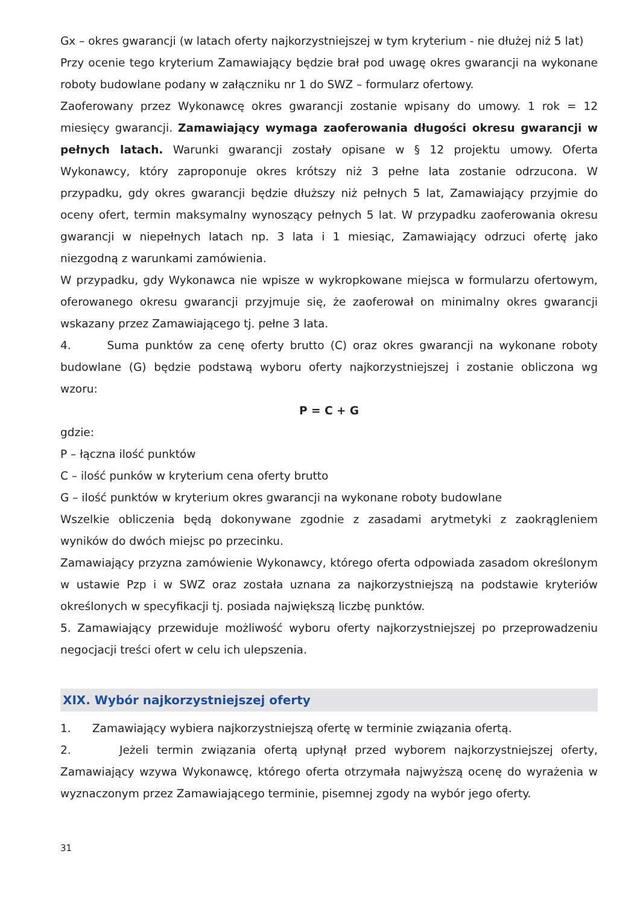Gx – okres gwarancji (w latach oferty najkorzystniejszej w tym kryterium - nie dłużej niż 5 lat)
Przy ocenie tego kryterium Zamawiający będzie brał pod uwagę okres gwarancji na wykonane roboty budowlane podany w załączniku nr 1 do SWZ – formularz ofertowy.
Zaoferowany przez Wykonawcę okres gwarancji zostanie wpisany do umowy. 1 rok = 12 miesięcy gwarancji. Zamawiający wymaga zaoferowania długości okresu gwarancji w pełnych latach. Warunki gwarancji zostały opisane w § 12 projektu umowy. Oferta Wykonawcy, który zaproponuje okres krótszy niż 3 pełne lata zostanie odrzucona. W przypadku, gdy okres gwarancji będzie dłuższy niż pełnych 5 lat, Zamawiający przyjmie do oceny ofert, termin maksymalny wynoszący pełnych 5 lat. W przypadku zaoferowania okresu gwarancji w niepełnych latach np. 3 lata i 1 miesiąc, Zamawiający odrzuci ofertę jako niezgodną z warunkami zamówienia.
W przypadku, gdy Wykonawca nie wpisze w wykropkowane miejsca w formularzu ofertowym, oferowanego okresu gwarancji przyjmuje się, że zaoferował on minimalny okres gwarancji wskazany przez Zamawiającego tj. pełne 3 lata.
4. Suma punktów za cenę oferty brutto (C) oraz okres gwarancji na wykonane roboty budowlane (G) będzie podstawą wyboru oferty najkorzystniejszej i zostanie obliczona wg wzoru:
P = C + G
gdzie:
P – łączna ilość punktów
C – ilość punków w kryterium cena oferty brutto
G – ilość punktów w kryterium okres gwarancji na wykonane roboty budowlane
Wszelkie obliczenia będą dokonywane zgodnie z zasadami arytmetyki z zaokrągleniem wyników do dwóch miejsc po przecinku.
Zamawiający przyzna zamówienie Wykonawcy, którego oferta odpowiada zasadom określonym w ustawie Pzp i w SWZ oraz została uznana za najkorzystniejszą na podstawie kryteriów określonych w specyfikacji tj. posiada największą liczbę punktów.
5. Zamawiający przewiduje możliwość wyboru oferty najkorzystniejszej po przeprowadzeniu negocjacji treści ofert w celu ich ulepszenia.
XIX. Wybór najkorzystniejszej oferty
1. Zamawiający wybiera najkorzystniejszą ofertę w terminie związania ofertą.
2. Jeżeli termin związania ofertą upłynął przed wyborem najkorzystniejszej oferty, Zamawiający wzywa Wykonawcę, którego oferta otrzymała najwyższą ocenę do wyrażenia w wyznaczonym przez Zamawiającego terminie, pisemnej zgody na wybór jego oferty.
31